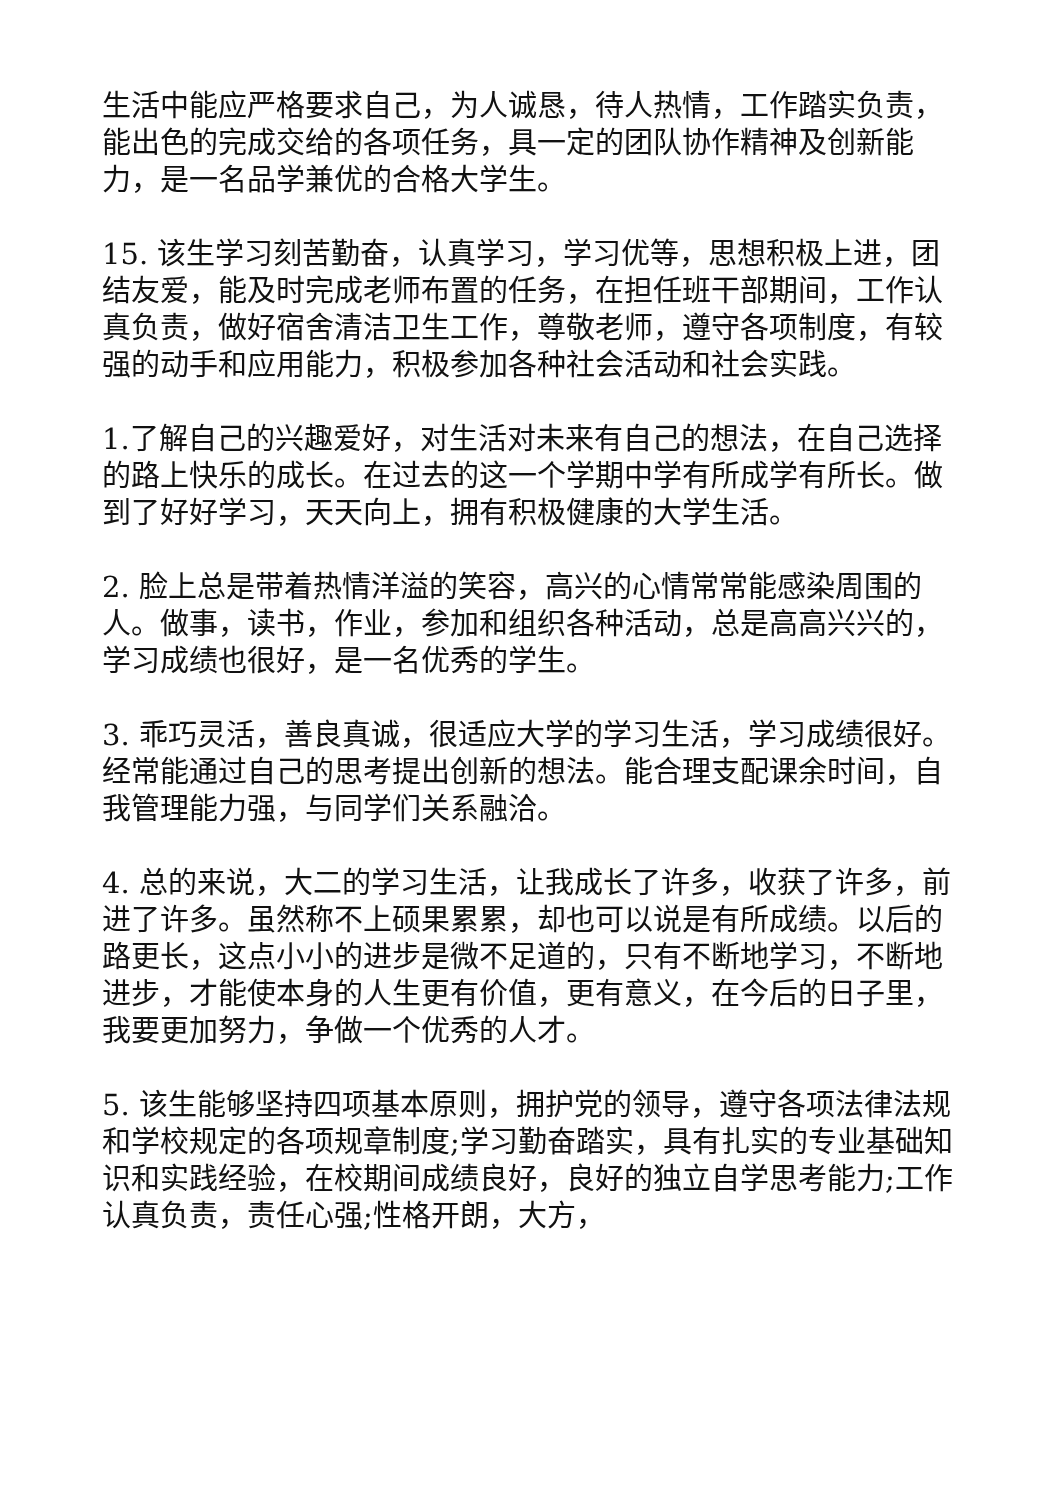生活中能应严格要求自己，为人诚恳，待人热情，工作踏实负责，能出色的完成交给的各项任务，具一定的团队协作精神及创新能力，是一名品学兼优的合格大学生。
15. 该生学习刻苦勤奋，认真学习，学习优等，思想积极上进，团结友爱，能及时完成老师布置的任务，在担任班干部期间，工作认真负责，做好宿舍清洁卫生工作，尊敬老师，遵守各项制度，有较强的动手和应用能力，积极参加各种社会活动和社会实践。
1.了解自己的兴趣爱好，对生活对未来有自己的想法，在自己选择的路上快乐的成长。在过去的这一个学期中学有所成学有所长。做到了好好学习，天天向上，拥有积极健康的大学生活。
2. 脸上总是带着热情洋溢的笑容，高兴的心情常常能感染周围的人。做事，读书，作业，参加和组织各种活动，总是高高兴兴的，学习成绩也很好，是一名优秀的学生。
3. 乖巧灵活，善良真诚，很适应大学的学习生活，学习成绩很好。经常能通过自己的思考提出创新的想法。能合理支配课余时间，自我管理能力强，与同学们关系融洽。
4. 总的来说，大二的学习生活，让我成长了许多，收获了许多，前进了许多。虽然称不上硕果累累，却也可以说是有所成绩。以后的路更长，这点小小的进步是微不足道的，只有不断地学习，不断地进步，才能使本身的人生更有价值，更有意义，在今后的日子里，我要更加努力，争做一个优秀的人才。
5. 该生能够坚持四项基本原则，拥护党的领导，遵守各项法律法规和学校规定的各项规章制度;学习勤奋踏实，具有扎实的专业基础知识和实践经验，在校期间成绩良好，良好的独立自学思考能力;工作认真负责，责任心强;性格开朗，大方，